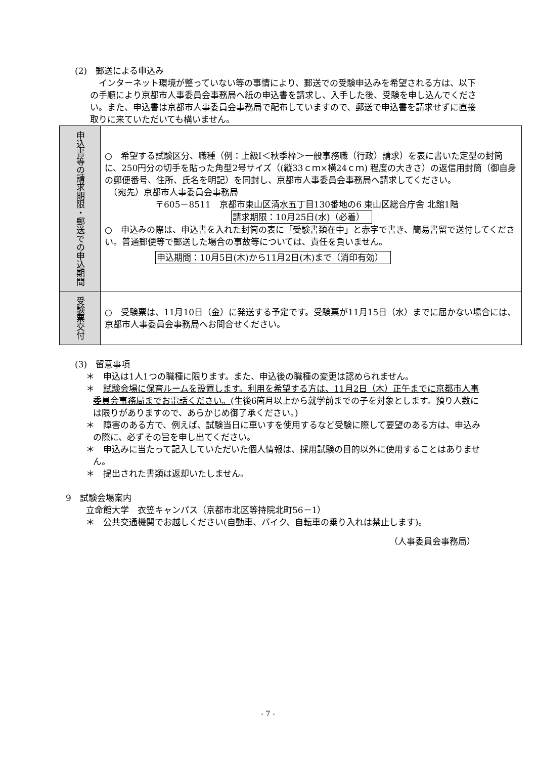(2)　郵送による申込み
　インターネット環境が整っていない等の事情により、郵送での受験申込みを希望される方は、以下の手順により京都市人事委員会事務局へ紙の申込書を請求し、入手した後、受験を申し込んでください。また、申込書は京都市人事委員会事務局で配布していますので、郵送で申込書を請求せずに直接取りに来ていただいても構いません。
| 申込書等の請求期限・郵送での申込期間 | ○ 希望する試験区分、職種（例：上級Ⅰ＜秋季枠＞一般事務職（行政）請求）を表に書いた定型の封筒に、250円分の切手を貼った角型2号サイズ（(縦33ｃｍ×横24ｃｍ) 程度の大きさ）の返信用封筒（御自身の郵便番号、住所、氏名を明記）を同封し、京都市人事委員会事務局へ請求してください。 （宛先）京都市人事委員会事務局 〒605－8511 京都市東山区清水五丁目130番地の6 東山区総合庁舎 北館1階 請求期限：10月25日(水)（必着） ○ 申込みの際は、申込書を入れた封筒の表に「受験書類在中」と赤字で書き、簡易書留で送付してください。普通郵便等で郵送した場合の事故等については、責任を負いません。 申込期間：10月5日(木)から11月2日(木)まで（消印有効） |
| 受験票交付 | ○ 受験票は、11月10日（金）に発送する予定です。受験票が11月15日（水）までに届かない場合には、京都市人事委員会事務局へお問合せください。 |
(3)　留意事項
＊　申込は1人1つの職種に限ります。また、申込後の職種の変更は認められません。
＊　試験会場に保育ルームを設置します。利用を希望する方は、11月2日（木）正午までに京都市人事委員会事務局までお電話ください。(生後6箇月以上から就学前までの子を対象とします。預り人数には限りがありますので、あらかじめ御了承ください。)
＊　障害のある方で、例えば、試験当日に車いすを使用するなど受験に際して要望のある方は、申込みの際に、必ずその旨を申し出てください。
＊　申込みに当たって記入していただいた個人情報は、採用試験の目的以外に使用することはありません。
＊　提出された書類は返却いたしません。
9　試験会場案内
立命館大学　衣笠キャンパス（京都市北区等持院北町56－1）
＊　公共交通機関でお越しください(自動車、バイク、自転車の乗り入れは禁止します)。
（人事委員会事務局）
- 7 -